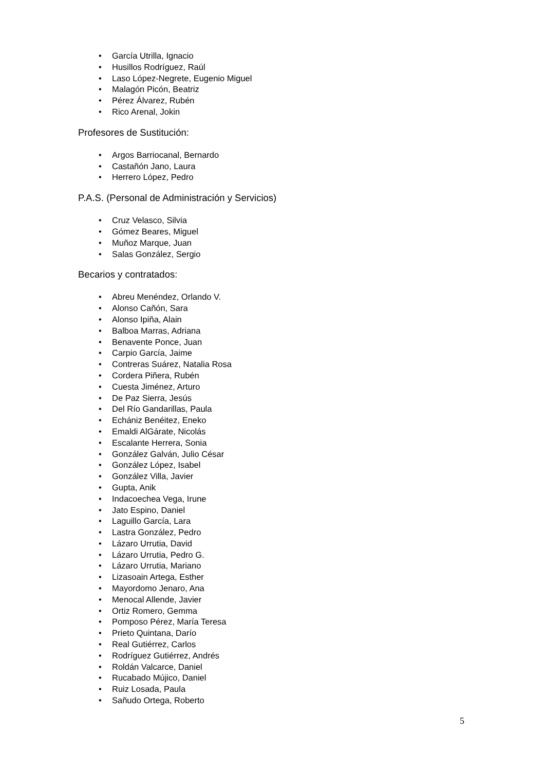• García Utrilla, Ignacio
• Husillos Rodríguez, Raúl
• Laso López-Negrete, Eugenio Miguel
• Malagón Picón, Beatriz
• Pérez Álvarez, Rubén
• Rico Arenal, Jokin
Profesores de Sustitución:
• Argos Barriocanal, Bernardo
• Castañón Jano, Laura
• Herrero López, Pedro
P.A.S. (Personal de Administración y Servicios)
• Cruz Velasco, Silvia
• Gómez Beares, Miguel
• Muñoz Marque, Juan
• Salas González, Sergio
Becarios y contratados:
• Abreu Menéndez, Orlando V.
• Alonso Cañón, Sara
• Alonso Ipiña, Alain
• Balboa Marras, Adriana
• Benavente Ponce, Juan
• Carpio García, Jaime
• Contreras Suárez, Natalia Rosa
• Cordera Piñera, Rubén
• Cuesta Jiménez, Arturo
• De Paz Sierra, Jesús
• Del Río Gandarillas, Paula
• Echániz Benéitez, Eneko
• Emaldi AlGárate, Nicolás
• Escalante Herrera, Sonia
• González Galván, Julio César
• González López, Isabel
• González Villa, Javier
• Gupta, Anik
• Indacoechea Vega, Irune
• Jato Espino, Daniel
• Laguillo García, Lara
• Lastra González, Pedro
• Lázaro Urrutia, David
• Lázaro Urrutia, Pedro G.
• Lázaro Urrutia, Mariano
• Lizasoain Artega, Esther
• Mayordomo Jenaro, Ana
• Menocal Allende, Javier
• Ortiz Romero, Gemma
• Pomposo Pérez, María Teresa
• Prieto Quintana, Darío
• Real Gutiérrez, Carlos
• Rodríguez Gutiérrez, Andrés
• Roldán Valcarce, Daniel
• Rucabado Mújico, Daniel
• Ruiz Losada, Paula
• Sañudo Ortega, Roberto
5